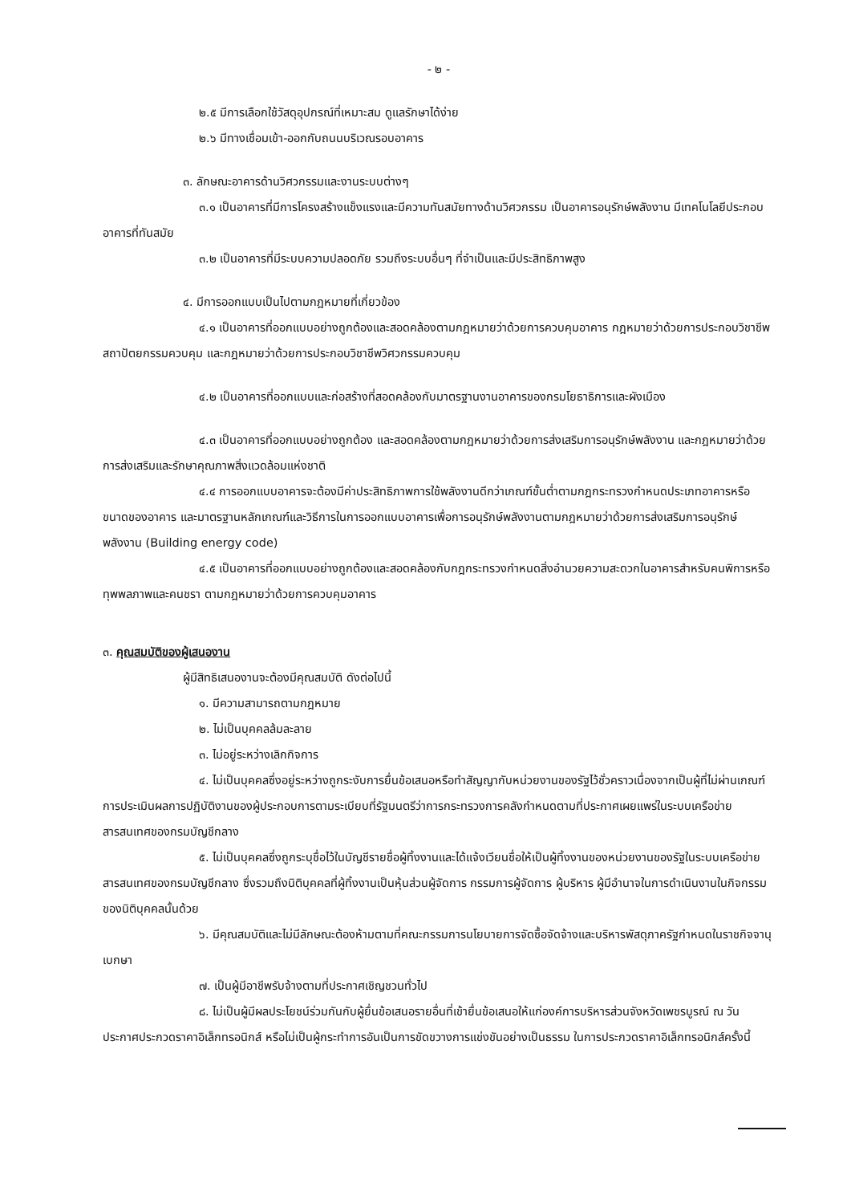- ๒ -
๒.๕ มีการเลือกใช้วัสดุอุปกรณ์ที่เหมาะสม ดูแลรักษาได้ง่าย
๒.๖ มีทางเชื่อมเข้า-ออกกับถนนบริเวณรอบอาคาร
๓. ลักษณะอาคารด้านวิศวกรรมและงานระบบต่างๆ
๓.๑ เป็นอาคารที่มีการโครงสร้างแข็งแรงและมีความทันสมัยทางด้านวิศวกรรม เป็นอาคารอนุรักษ์พลังงาน มีเทคโนโลยีประกอบอาคารที่ทันสมัย
๓.๒ เป็นอาคารที่มีระบบความปลอดภัย รวมถึงระบบอื่นๆ ที่จำเป็นและมีประสิทธิภาพสูง
๔. มีการออกแบบเป็นไปตามกฎหมายที่เกี่ยวข้อง
๔.๑ เป็นอาคารที่ออกแบบอย่างถูกต้องและสอดคล้องตามกฎหมายว่าด้วยการควบคุมอาคาร กฎหมายว่าด้วยการประกอบวิชาชีพสถาปัตยกรรมควบคุม และกฎหมายว่าด้วยการประกอบวิชาชีพวิศวกรรมควบคุม
๔.๒ เป็นอาคารที่ออกแบบและก่อสร้างที่สอดคล้องกับมาตรฐานงานอาคารของกรมโยธาธิการและผังเมือง
๔.๓ เป็นอาคารที่ออกแบบอย่างถูกต้อง และสอดคล้องตามกฎหมายว่าด้วยการส่งเสริมการอนุรักษ์พลังงาน และกฎหมายว่าด้วยการส่งเสริมและรักษาคุณภาพสิ่งแวดล้อมแห่งชาติ
๔.๔ การออกแบบอาคารจะต้องมีค่าประสิทธิภาพการใช้พลังงานดีกว่าเกณฑ์ขั้นต่ำตามกฎกระทรวงกำหนดประเภทอาคารหรือขนาดของอาคาร และมาตรฐานหลักเกณฑ์และวิธีการในการออกแบบอาคารเพื่อการอนุรักษ์พลังงานตามกฎหมายว่าด้วยการส่งเสริมการอนุรักษ์พลังงาน (Building energy code)
๔.๕ เป็นอาคารที่ออกแบบอย่างถูกต้องและสอดคล้องกับกฎกระทรวงกำหนดสิ่งอำนวยความสะดวกในอาคารสำหรับคนพิการหรือทุพพลภาพและคนชรา ตามกฎหมายว่าด้วยการควบคุมอาคาร
๓. คุณสมบัติของผู้เสนองาน
ผู้มีสิทธิเสนองานจะต้องมีคุณสมบัติ ดังต่อไปนี้
๑. มีความสามารถตามกฎหมาย
๒. ไม่เป็นบุคคลล้มละลาย
๓. ไม่อยู่ระหว่างเลิกกิจการ
๔. ไม่เป็นบุคคลซึ่งอยู่ระหว่างถูกระงับการยื่นข้อเสนอหรือทำสัญญากับหน่วยงานของรัฐไว้ชั่วคราวเนื่องจากเป็นผู้ที่ไม่ผ่านเกณฑ์การประเมินผลการปฏิบัติงานของผู้ประกอบการตามระเบียบที่รัฐมนตรีว่าการกระทรวงการคลังกำหนดตามที่ประกาศเผยแพร่ในระบบเครือข่ายสารสนเทศของกรมบัญชีกลาง
๕. ไม่เป็นบุคคลซึ่งถูกระบุชื่อไว้ในบัญชีรายชื่อผู้ทิ้งงานและได้แจ้งเวียนชื่อให้เป็นผู้ทิ้งงานของหน่วยงานของรัฐในระบบเครือข่ายสารสนเทศของกรมบัญชีกลาง ซึ่งรวมถึงนิติบุคคลที่ผู้ทิ้งงานเป็นหุ้นส่วนผู้จัดการ กรรมการผู้จัดการ ผู้บริหาร ผู้มีอำนาจในการดำเนินงานในกิจกรรมของนิติบุคคลนั้นด้วย
๖. มีคุณสมบัติและไม่มีลักษณะต้องห้ามตามที่คณะกรรมการนโยบายการจัดซื้อจัดจ้างและบริหารพัสดุภาครัฐกำหนดในราชกิจจานุเบกษา
๗. เป็นผู้มีอาชีพรับจ้างตามที่ประกาศเชิญชวนทั่วไป
๘. ไม่เป็นผู้มีผลประโยชน์ร่วมกันกับผู้ยื่นข้อเสนอรายอื่นที่เข้ายื่นข้อเสนอให้แก่องค์การบริหารส่วนจังหวัดเพชรบูรณ์ ณ วันประกาศประกวดราคาอิเล็กทรอนิกส์ หรือไม่เป็นผู้กระทำการอันเป็นการขัดขวางการแข่งขันอย่างเป็นธรรม ในการประกวดราคาอิเล็กทรอนิกส์ครั้งนี้